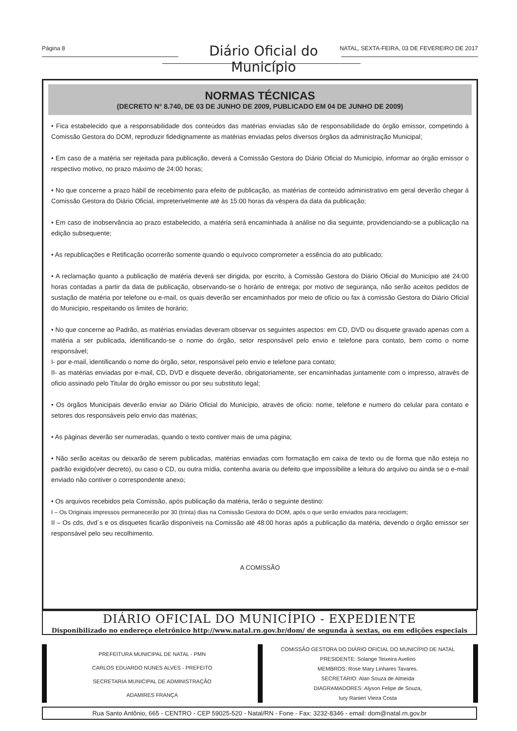Página 8 Diário Oficial do Município NATAL, SEXTA-FEIRA, 03 DE FEVEREIRO DE 2017
NORMAS TÉCNICAS
(DECRETO N° 8.740, DE 03 DE JUNHO DE 2009, PUBLICADO EM 04 DE JUNHO DE 2009)
• Fica estabelecido que a responsabilidade dos conteúdos das matérias enviadas são de responsabilidade do órgão emissor, competindo à Comissão Gestora do DOM, reproduzir fidedignamente as matérias enviadas pelos diversos órgãos da administração Municipal;
• Em caso de a matéria ser rejeitada para publicação, deverá a Comissão Gestora do Diário Oficial do Município, informar ao órgão emissor o respectivo motivo, no prazo máximo de 24:00 horas;
• No que concerne a prazo hábil de recebimento para efeito de publicação, as matérias de conteúdo administrativo em geral deverão chegar à Comissão Gestora do Diário Oficial, impreterivelmente até às 15:00 horas da véspera da data da publicação;
• Em caso de inobservância ao prazo estabelecido, a matéria será encaminhada à análise no dia seguinte, providenciando-se a publicação na edição subsequente;
• As republicações e Retificação ocorrerão somente quando o equívoco comprometer a essência do ato publicado;
• A reclamação quanto a publicação de matéria deverá ser dirigida, por escrito, à Comissão Gestora do Diário Oficial do Município até 24:00 horas contadas a partir da data de publicação, observando-se o horário de entrega; por motivo de segurança, não serão aceitos pedidos de sustação de matéria por telefone ou e-mail, os quais deverão ser encaminhados por meio de ofício ou fax à comissão Gestora do Diário Oficial do Município, respeitando os limites de horário;
• No que concerne ao Padrão, as matérias enviadas deveram observar os seguintes aspectos: em CD, DVD ou disquete gravado apenas com a matéria a ser publicada, identificando-se o nome do órgão, setor responsável pelo envio e telefone para contato, bem como o nome responsável;
I- por e-mail, identificando o nome do órgão, setor, responsável pelo envio e telefone para contato;
II- as matérias enviadas por e-mail, CD, DVD e disquete deverão, obrigatoriamente, ser encaminhadas juntamente com o impresso, através de oficio assinado pelo Titular do órgão emissor ou por seu substituto legal;
• Os órgãos Municipais deverão enviar ao Diário Oficial do Município, através de oficio: nome, telefone e numero do celular para contato e setores dos responsáveis pelo envio das matérias;
• As páginas deverão ser numeradas, quando o texto contiver mais de uma página;
• Não serão aceitas ou deixarão de serem publicadas, matérias enviadas com formatação em caixa de texto ou de forma que não esteja no padrão exigido(ver decreto), ou caso o CD, ou outra mídia, contenha avaria ou defeito que impossibilite a leitura do arquivo ou ainda se o e-mail enviado não contiver o correspondente anexo;
• Os arquivos recebidos pela Comissão, após publicação da matéria, terão o seguinte destino:
I – Os Originais impressos permanecerão por 30 (trinta) dias na Comissão Gestora do DOM, após o que serão enviados para reciclagem;
II – Os cds, dvd´s e os disquetes ficarão disponíveis na Comissão até 48:00 horas após a publicação da matéria, devendo o órgão emissor ser responsável pelo seu recolhimento.
A COMISSÃO
DIÁRIO OFICIAL DO MUNICÍPIO - EXPEDIENTE
Disponibilizado no endereço eletrônico http://www.natal.rn.gov.br/dom/ de segunda à sextas, ou em edições especiais
PREFEITURA MUNICIPAL DE NATAL - PMN
CARLOS EDUARDO NUNES ALVES - PREFEITO
SECRETARIA MUNICIPAL DE ADMINISTRAÇÃO
ADAMIRES FRANÇA
COMISSÃO GESTORA DO DIÁRIO OFICIAL DO MUNICÍPIO DE NATAL
PRESIDENTE: Solange Teixeira Avelino
MEMBROS: Rose Mary Linhares Tavares.
SECRETÁRIO: Alan Souza de Almeida
DIAGRAMADORES: Alyson Felipe de Souza,
Iury Ranieri Vieira Costa
Rua Santo Antônio, 665 - CENTRO - CEP 59025-520 - Natal/RN - Fone - Fax: 3232-8346 - email: dom@natal.rn.gov.br